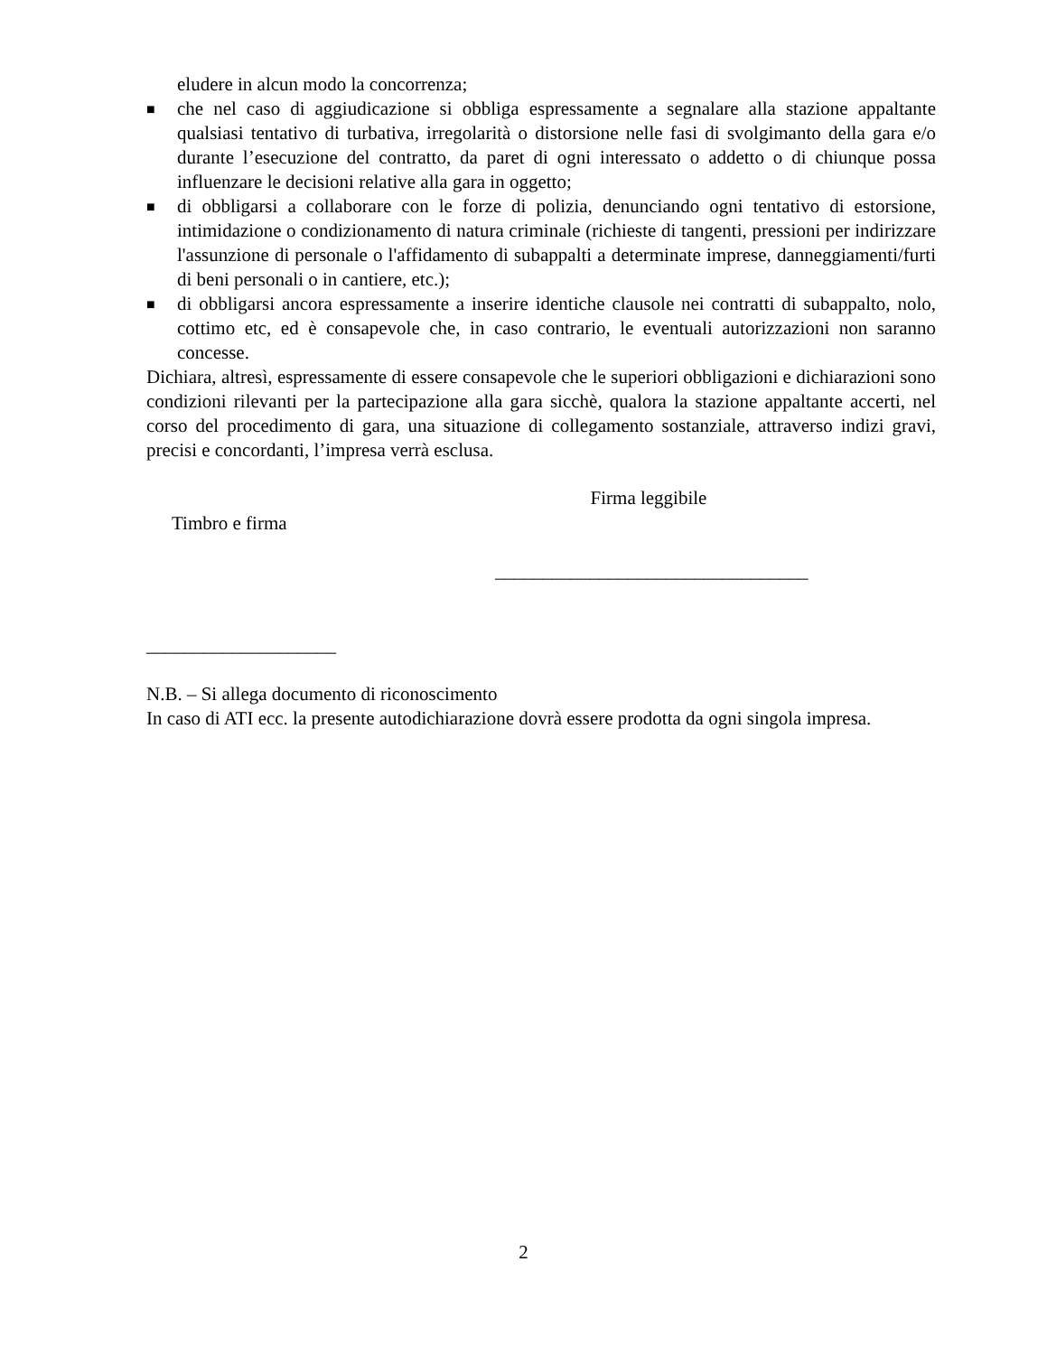eludere in alcun modo la concorrenza;
■
che nel caso di aggiudicazione si obbliga espressamente a segnalare alla stazione appaltante qualsiasi tentativo di turbativa, irregolarità o distorsione nelle fasi di svolgimanto della gara e/o durante l’esecuzione del contratto, da paret di ogni interessato o addetto o di chiunque possa influenzare le decisioni relative alla gara in oggetto;
■
di obbligarsi a collaborare con le forze di polizia, denunciando ogni tentativo di estorsione, intimidazione o condizionamento di natura criminale (richieste di tangenti, pressioni per indirizzare l'assunzione di personale o l'affidamento di subappalti a determinate imprese, danneggiamenti/furti di beni personali o in cantiere, etc.);
■
di obbligarsi ancora espressamente a inserire identiche clausole nei contratti di subappalto, nolo, cottimo etc, ed è consapevole che, in caso contrario, le eventuali autorizzazioni non saranno concesse.
Dichiara, altresì, espressamente di essere consapevole che le superiori obbligazioni e dichiarazioni sono condizioni rilevanti per la partecipazione alla gara sicchè, qualora la stazione appaltante accerti, nel corso del procedimento di gara, una situazione di collegamento sostanziale, attraverso indizi gravi, precisi e concordanti, l’impresa verrà esclusa.
Timbro e firma
Firma leggibile
_________________________________
____________________
N.B. – Si allega documento di riconoscimento
In caso di ATI ecc. la presente autodichiarazione dovrà essere prodotta da ogni singola impresa.
2